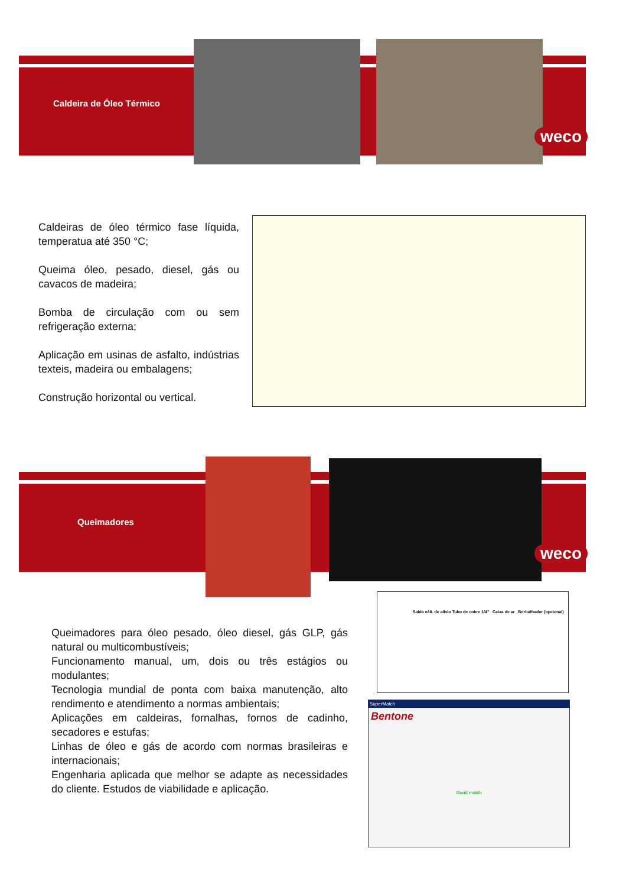Caldeira de Óleo Térmico
weco
Caldeiras de óleo térmico fase líquida, temperatua até 350 °C;
Queima óleo, pesado, diesel, gás ou cavacos de madeira;
Bomba de circulação com ou sem refrigeração externa;
Aplicação em usinas de asfalto, indústrias texteis, madeira ou embalagens;
Construção horizontal ou vertical.
Queimadores
weco
Queimadores para óleo pesado, óleo diesel, gás GLP, gás natural ou multicombustíveis;
Funcionamento manual, um, dois ou três estágios ou modulantes;
Tecnologia mundial de ponta com baixa manutenção, alto rendimento e atendimento a normas ambientais;
Aplicações em caldeiras, fornalhas, fornos de cadinho, secadores e estufas;
Linhas de óleo e gás de acordo com normas brasileiras e internacionais;
Engenharia aplicada que melhor se adapte as necessidades do cliente. Estudos de viabilidade e aplicação.
Saída vált. de alívio Tubo de cobre 1/4" Caixa de ar Borbulhador (opcional)
SuperMatch
Bentone
Good match